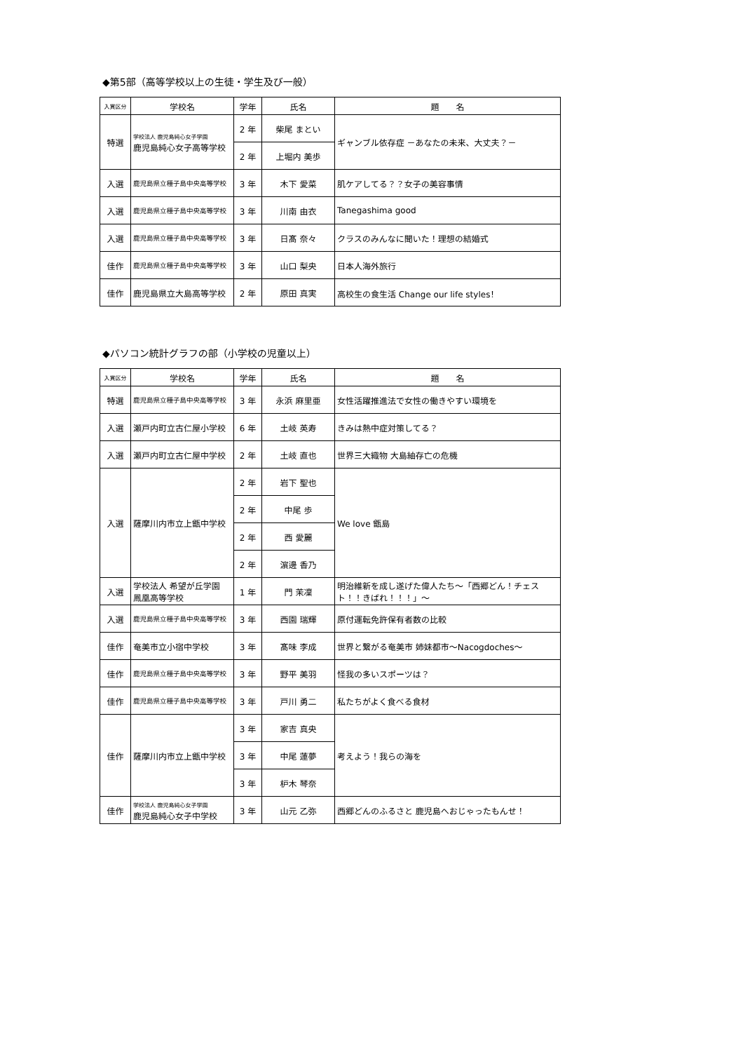◆第5部（高等学校以上の生徒・学生及び一般）
| 入賞区分 | 学校名 | 学年 | 氏名 | 題 名 |
| --- | --- | --- | --- | --- |
| 特選 | 学校法人 鹿児島純心女子学園 鹿児島純心女子高等学校 | 2 年 | 柴尾 まとい | ギャンブル依存症 －あなたの未来、大丈夫？－ |
| | | 2 年 | 上堀内 美歩 | |
| 入選 | 鹿児島県立種子島中央高等学校 | 3 年 | 木下 愛菜 | 肌ケアしてる？？女子の美容事情 |
| 入選 | 鹿児島県立種子島中央高等学校 | 3 年 | 川南 由衣 | Tanegashima good |
| 入選 | 鹿児島県立種子島中央高等学校 | 3 年 | 日髙 奈々 | クラスのみんなに聞いた！理想の結婚式 |
| 佳作 | 鹿児島県立種子島中央高等学校 | 3 年 | 山口 梨央 | 日本人海外旅行 |
| 佳作 | 鹿児島県立大島高等学校 | 2 年 | 原田 真実 | 高校生の食生活 Change our life styles！ |
◆パソコン統計グラフの部（小学校の児童以上）
| 入賞区分 | 学校名 | 学年 | 氏名 | 題 名 |
| --- | --- | --- | --- | --- |
| 特選 | 鹿児島県立種子島中央高等学校 | 3 年 | 永浜 麻里亜 | 女性活躍推進法で女性の働きやすい環境を |
| 入選 | 瀬戸内町立古仁屋小学校 | 6 年 | 土岐 英寿 | きみは熱中症対策してる？ |
| 入選 | 瀬戸内町立古仁屋中学校 | 2 年 | 土岐 直也 | 世界三大織物 大島紬存亡の危機 |
| 入選 | 薩摩川内市立上甑中学校 | 2 年 | 岩下 聖也 | We love 甑島 |
| | | 2 年 | 中尾 歩 | |
| | | 2 年 | 西 愛麗 | |
| | | 2 年 | 濵邊 香乃 | |
| 入選 | 学校法人 希望が丘学園 鳳凰高等学校 | 1 年 | 門 茉凜 | 明治維新を成し遂げた偉人たち～「西郷どん！チェスト！！きばれ！！！」～ |
| 入選 | 鹿児島県立種子島中央高等学校 | 3 年 | 西園 瑞輝 | 原付運転免許保有者数の比較 |
| 佳作 | 奄美市立小宿中学校 | 3 年 | 髙味 李成 | 世界と繋がる奄美市 姉妹都市～Nacogdoches～ |
| 佳作 | 鹿児島県立種子島中央高等学校 | 3 年 | 野平 美羽 | 怪我の多いスポーツは？ |
| 佳作 | 鹿児島県立種子島中央高等学校 | 3 年 | 戸川 勇二 | 私たちがよく食べる食材 |
| 佳作 | 薩摩川内市立上甑中学校 | 3 年 | 家吉 真央 | 考えよう！我らの海を |
| | | 3 年 | 中尾 蓮夢 | |
| | | 3 年 | 枦木 琴奈 | |
| 佳作 | 学校法人 鹿児島純心女子学園 鹿児島純心女子中学校 | 3 年 | 山元 乙弥 | 西郷どんのふるさと 鹿児島へおじゃったもんせ！ |